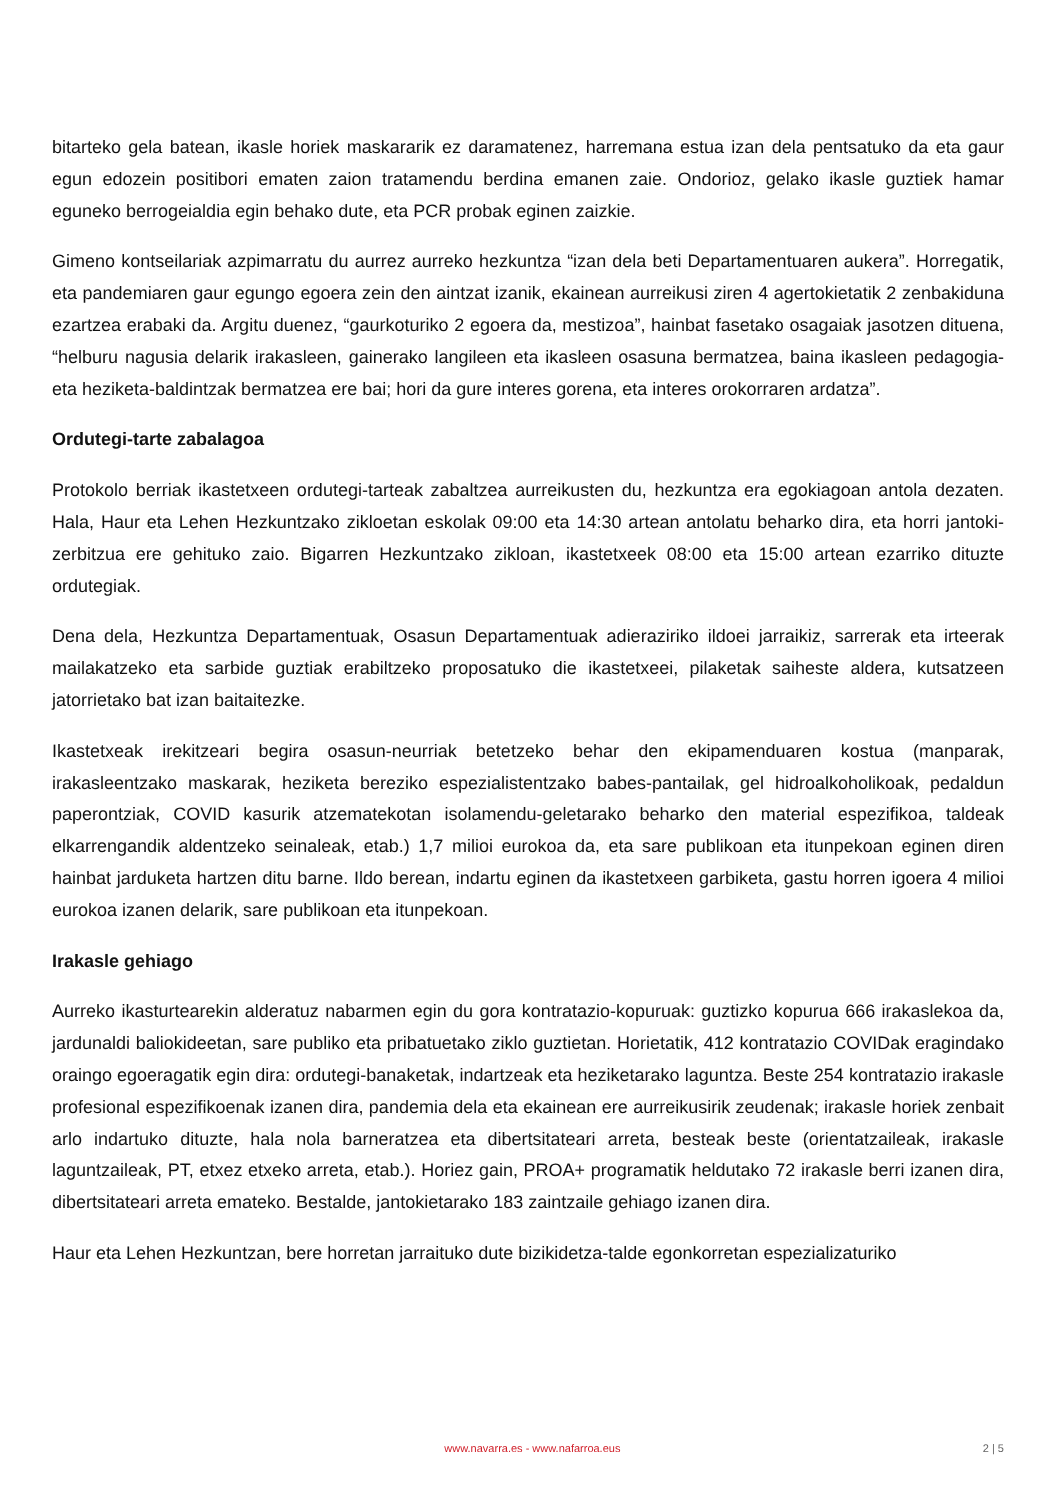bitarteko gela batean, ikasle horiek maskararik ez daramatenez, harremana estua izan dela pentsatuko da eta gaur egun edozein positibori ematen zaion tratamendu berdina emanen zaie. Ondorioz, gelako ikasle guztiek hamar eguneko berrogeialdia egin behako dute, eta PCR probak eginen zaizkie.
Gimeno kontseilariak azpimarratu du aurrez aurreko hezkuntza “izan dela beti Departamentuaren aukera”. Horregatik, eta pandemiaren gaur egungo egoera zein den aintzat izanik, ekainean aurreikusi ziren 4 agertokietatik 2 zenbakiduna ezartzea erabaki da. Argitu duenez, “gaurkoturiko 2 egoera da, mestizoa”, hainbat fasetako osagaiak jasotzen dituena, “helburu nagusia delarik irakasleen, gainerako langileen eta ikasleen osasuna bermatzea, baina ikasleen pedagogia- eta heziketa-baldintzak bermatzea ere bai; hori da gure interes gorena, eta interes orokorraren ardatza”.
Ordutegi-tarte zabalagoa
Protokolo berriak ikastetxeen ordutegi-tarteak zabaltzea aurreikusten du, hezkuntza era egokiagoan antola dezaten. Hala, Haur eta Lehen Hezkuntzako zikloetan eskolak 09:00 eta 14:30 artean antolatu beharko dira, eta horri jantoki-zerbitzua ere gehituko zaio. Bigarren Hezkuntzako zikloan, ikastetxeek 08:00 eta 15:00 artean ezarriko dituzte ordutegiak.
Dena dela, Hezkuntza Departamentuak, Osasun Departamentuak adieraziriko ildoei jarraikiz, sarrerak eta irteerak mailakatzeko eta sarbide guztiak erabiltzeko proposatuko die ikastetxeei, pilaketak saiheste aldera, kutsatzeen jatorrietako bat izan baitaitezke.
Ikastetxeak irekitzeari begira osasun-neurriak betetzeko behar den ekipamenduaren kostua (manparak, irakasleentzako maskarak, heziketa bereziko espezialistentzako babes-pantailak, gel hidroalkoholikoak, pedaldun paperontziak, COVID kasurik atzematekotan isolamendu-geletarako beharko den material espezifikoa, taldeak elkarrengandik aldentzeko seinaleak, etab.) 1,7 milioi eurokoa da, eta sare publikoan eta itunpekoan eginen diren hainbat jarduketa hartzen ditu barne. Ildo berean, indartu eginen da ikastetxeen garbiketa, gastu horren igoera 4 milioi eurokoa izanen delarik, sare publikoan eta itunpekoan.
Irakasle gehiago
Aurreko ikasturtearekin alderatuz nabarmen egin du gora kontratazio-kopuruak: guztizko kopurua 666 irakaslekoa da, jardunaldi baliokideetan, sare publiko eta pribatuetako ziklo guztietan. Horietatik, 412 kontratazio COVIDak eragindako oraingo egoeragatik egin dira: ordutegi-banaketak, indartzeak eta heziketarako laguntza. Beste 254 kontratazio irakasle profesional espezifikoenak izanen dira, pandemia dela eta ekainean ere aurreikusirik zeudenak; irakasle horiek zenbait arlo indartuko dituzte, hala nola barneratzea eta dibertsitateari arreta, besteak beste (orientatzaileak, irakasle laguntzaileak, PT, etxez etxeko arreta, etab.). Horiez gain, PROA+ programatik heldutako 72 irakasle berri izanen dira, dibertsitateari arreta emateko. Bestalde, jantokietarako 183 zaintzaile gehiago izanen dira.
Haur eta Lehen Hezkuntzan, bere horretan jarraituko dute bizikidetza-talde egonkorretan espezializaturiko
www.navarra.es - www.nafarroa.eus 2 | 5